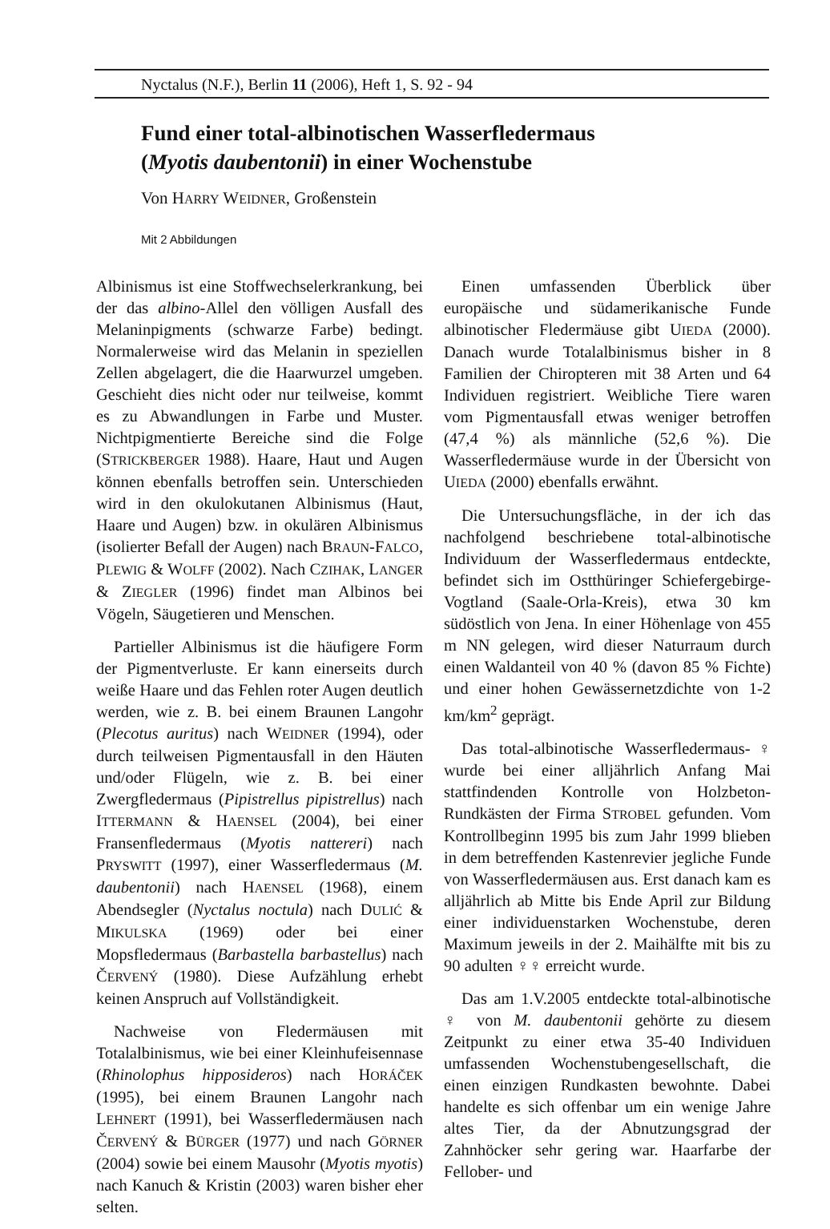Nyctalus (N.F.), Berlin 11 (2006), Heft 1, S. 92 - 94
Fund einer total-albinotischen Wasserfledermaus
(Myotis daubentonii) in einer Wochenstube
Von HARRY WEIDNER, Großenstein
Mit 2 Abbildungen
Albinismus ist eine Stoffwechselerkrankung, bei der das albino-Allel den völligen Ausfall des Melaninpigments (schwarze Farbe) bedingt. Normalerweise wird das Melanin in speziellen Zellen abgelagert, die die Haarwurzel umgeben. Geschieht dies nicht oder nur teilweise, kommt es zu Abwandlungen in Farbe und Muster. Nichtpigmentierte Bereiche sind die Folge (STRICKBERGER 1988). Haare, Haut und Augen können ebenfalls betroffen sein. Unterschieden wird in den okulokutanen Albinismus (Haut, Haare und Augen) bzw. in okulären Albinismus (isolierter Befall der Augen) nach BRAUN-FALCO, PLEWIG & WOLFF (2002). Nach CZIHAK, LANGER & ZIEGLER (1996) findet man Albinos bei Vögeln, Säugetieren und Menschen.
Partieller Albinismus ist die häufigere Form der Pigmentverluste. Er kann einerseits durch weiße Haare und das Fehlen roter Augen deutlich werden, wie z. B. bei einem Braunen Langohr (Plecotus auritus) nach WEIDNER (1994), oder durch teilweisen Pigmentausfall in den Häuten und/oder Flügeln, wie z. B. bei einer Zwergfledermaus (Pipistrellus pipistrellus) nach ITTERMANN & HAENSEL (2004), bei einer Fransenfledermaus (Myotis nattereri) nach PRYSWITT (1997), einer Wasserfledermaus (M. daubentonii) nach HAENSEL (1968), einem Abendsegler (Nyctalus noctula) nach DULIĆ & MIKULSKA (1969) oder bei einer Mopsfledermaus (Barbastella barbastellus) nach ČERVENÝ (1980). Diese Aufzählung erhebt keinen Anspruch auf Vollständigkeit.
Nachweise von Fledermäusen mit Totalalbinismus, wie bei einer Kleinhufeisennase (Rhinolophus hipposideros) nach HORÁČEK (1995), bei einem Braunen Langohr nach LEHNERT (1991), bei Wasserfledermäusen nach ČERVENÝ & BÜRGER (1977) und nach GÖRNER (2004) sowie bei einem Mausohr (Myotis myotis) nach Kanuch & Kristin (2003) waren bisher eher selten.
Einen umfassenden Überblick über europäische und südamerikanische Funde albinotischer Fledermäuse gibt UIEDA (2000). Danach wurde Totalalbinismus bisher in 8 Familien der Chiropteren mit 38 Arten und 64 Individuen registriert. Weibliche Tiere waren vom Pigmentausfall etwas weniger betroffen (47,4 %) als männliche (52,6 %). Die Wasserfledermäuse wurde in der Übersicht von UIEDA (2000) ebenfalls erwähnt.
Die Untersuchungsfläche, in der ich das nachfolgend beschriebene total-albinotische Individuum der Wasserfledermaus entdeckte, befindet sich im Ostthüringer Schiefergebirge-Vogtland (Saale-Orla-Kreis), etwa 30 km südöstlich von Jena. In einer Höhenlage von 455 m NN gelegen, wird dieser Naturraum durch einen Waldanteil von 40 % (davon 85 % Fichte) und einer hohen Gewässernetzdichte von 1-2 km/km<sup>2</sup> geprägt.
Das total-albinotische Wasserfledermaus-♀ wurde bei einer alljährlich Anfang Mai stattfindenden Kontrolle von Holzbeton-Rundkästen der Firma STROBEL gefunden. Vom Kontrollbeginn 1995 bis zum Jahr 1999 blieben in dem betreffenden Kastenrevier jegliche Funde von Wasserfledermäusen aus. Erst danach kam es alljährlich ab Mitte bis Ende April zur Bildung einer individuenstarken Wochenstube, deren Maximum jeweils in der 2. Maihälfte mit bis zu 90 adulten ♀♀ erreicht wurde.
Das am 1.V.2005 entdeckte total-albinotische ♀ von M. daubentonii gehörte zu diesem Zeitpunkt zu einer etwa 35-40 Individuen umfassenden Wochenstubengesellschaft, die einen einzigen Rundkasten bewohnte. Dabei handelte es sich offenbar um ein wenige Jahre altes Tier, da der Abnutzungsgrad der Zahnhöcker sehr gering war. Haarfarbe der Fellober- und